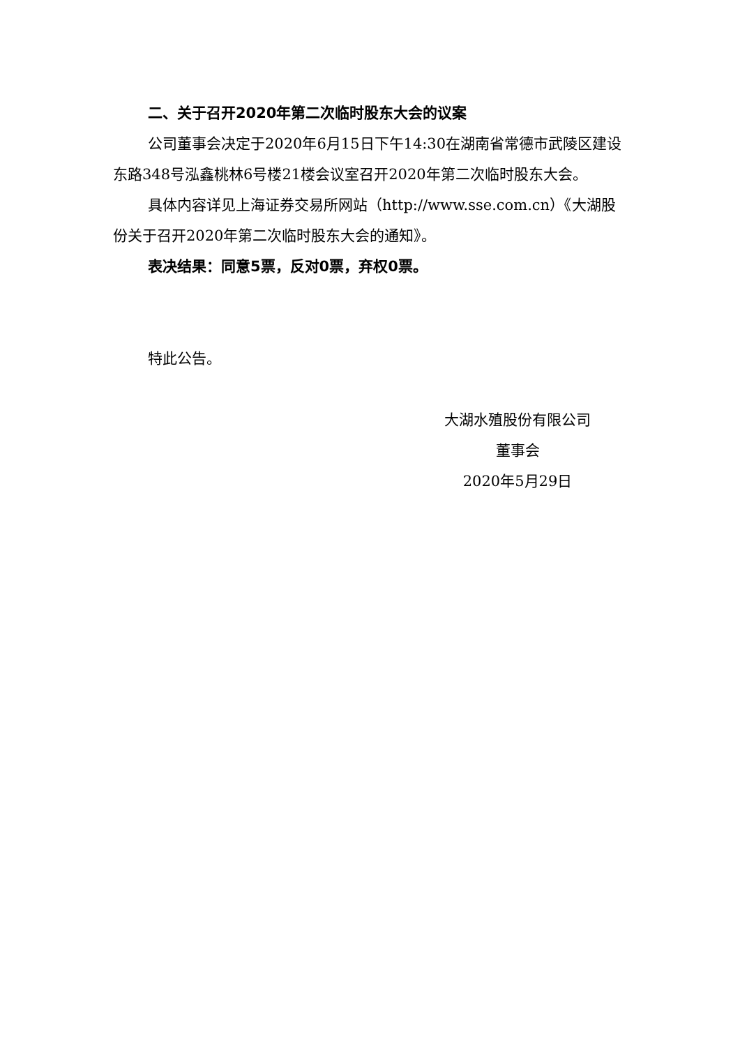二、关于召开2020年第二次临时股东大会的议案
公司董事会决定于2020年6月15日下午14:30在湖南省常德市武陵区建设东路348号泓鑫桃林6号楼21楼会议室召开2020年第二次临时股东大会。
具体内容详见上海证券交易所网站（http://www.sse.com.cn）《大湖股份关于召开2020年第二次临时股东大会的通知》。
表决结果：同意5票，反对0票，弃权0票。
特此公告。
大湖水殖股份有限公司
董事会
2020年5月29日